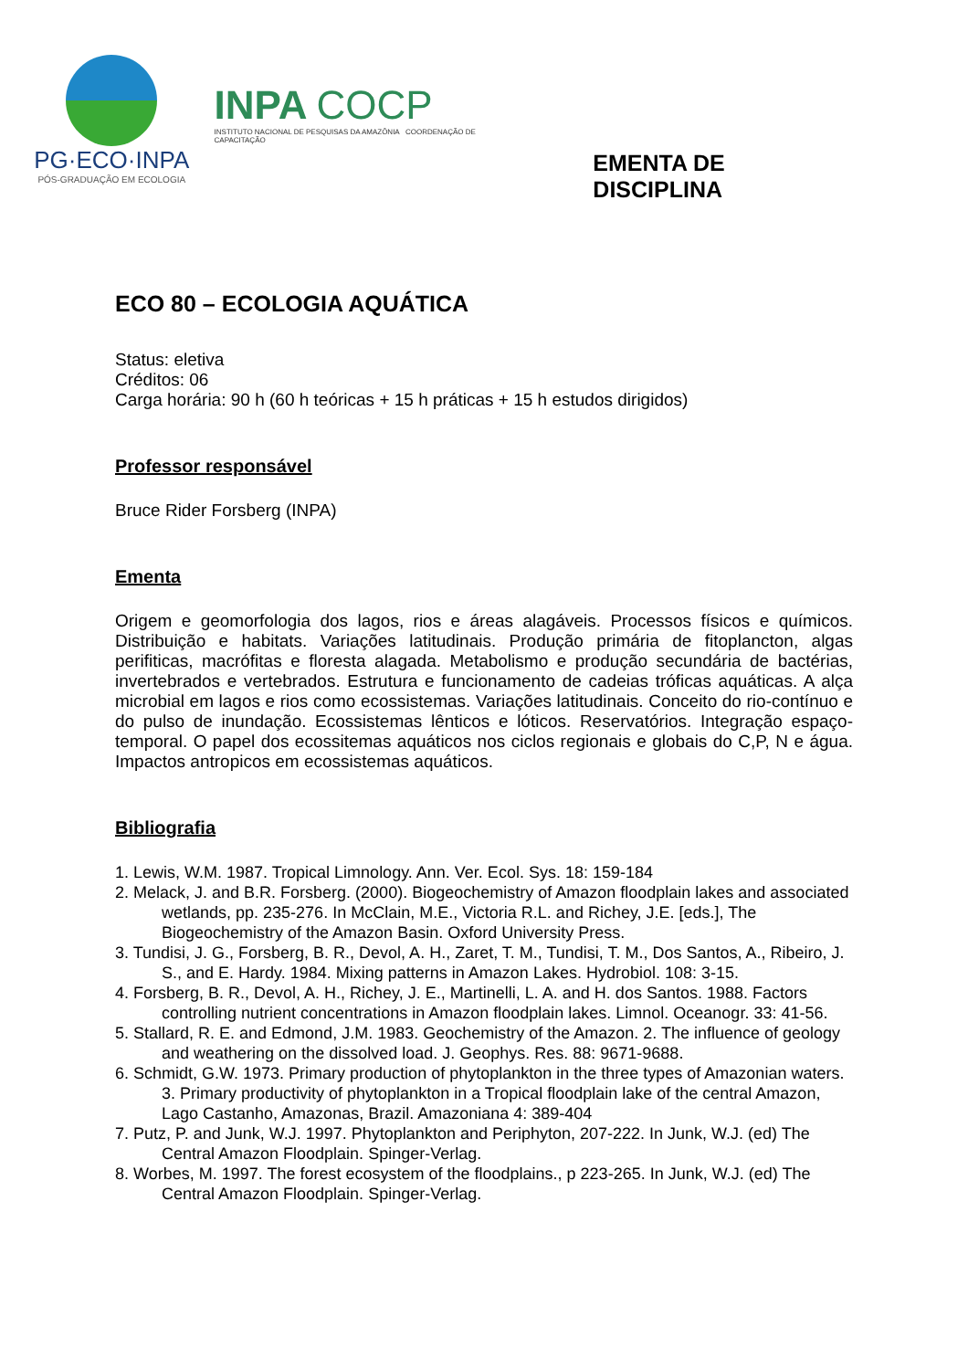PG·ECO·INPA
PÓS-GRADUAÇÃO EM ECOLOGIA
INPA COCP
INSTITUTO NACIONAL DE PESQUISAS DA AMAZÔNIA COORDENAÇÃO DE CAPACITAÇÃO
EMENTA DE DISCIPLINA
ECO 80 – ECOLOGIA AQUÁTICA
Status: eletiva
Créditos: 06
Carga horária: 90 h (60 h teóricas + 15 h práticas + 15 h estudos dirigidos)
Professor responsável
Bruce Rider Forsberg (INPA)
Ementa
Origem e geomorfologia dos lagos, rios e áreas alagáveis. Processos físicos e químicos. Distribuição e habitats. Variações latitudinais. Produção primária de fitoplancton, algas perifiticas, macrófitas e floresta alagada. Metabolismo e produção secundária de bactérias, invertebrados e vertebrados. Estrutura e funcionamento de cadeias tróficas aquáticas. A alça microbial em lagos e rios como ecossistemas. Variações latitudinais. Conceito do rio-contínuo e do pulso de inundação. Ecossistemas lênticos e lóticos. Reservatórios. Integração espaço-temporal. O papel dos ecossitemas aquáticos nos ciclos regionais e globais do C,P, N e água. Impactos antropicos em ecossistemas aquáticos.
Bibliografia
1. Lewis, W.M. 1987. Tropical Limnology. Ann. Ver. Ecol. Sys. 18: 159-184
2. Melack, J. and B.R. Forsberg. (2000). Biogeochemistry of Amazon floodplain lakes and associated wetlands, pp. 235-276. In McClain, M.E., Victoria R.L. and Richey, J.E. [eds.], The Biogeochemistry of the Amazon Basin. Oxford University Press.
3. Tundisi, J. G., Forsberg, B. R., Devol, A. H., Zaret, T. M., Tundisi, T. M., Dos Santos, A., Ribeiro, J. S., and E. Hardy. 1984. Mixing patterns in Amazon Lakes. Hydrobiol. 108: 3-15.
4. Forsberg, B. R., Devol, A. H., Richey, J. E., Martinelli, L. A. and H. dos Santos. 1988. Factors controlling nutrient concentrations in Amazon floodplain lakes. Limnol. Oceanogr. 33: 41-56.
5. Stallard, R. E. and Edmond, J.M. 1983. Geochemistry of the Amazon. 2. The influence of geology and weathering on the dissolved load. J. Geophys. Res. 88: 9671-9688.
6. Schmidt, G.W. 1973. Primary production of phytoplankton in the three types of Amazonian waters. 3. Primary productivity of phytoplankton in a Tropical floodplain lake of the central Amazon, Lago Castanho, Amazonas, Brazil. Amazoniana 4: 389-404
7. Putz, P. and Junk, W.J. 1997. Phytoplankton and Periphyton, 207-222. In Junk, W.J. (ed) The Central Amazon Floodplain. Spinger-Verlag.
8. Worbes, M. 1997. The forest ecosystem of the floodplains., p 223-265. In Junk, W.J. (ed) The Central Amazon Floodplain. Spinger-Verlag.